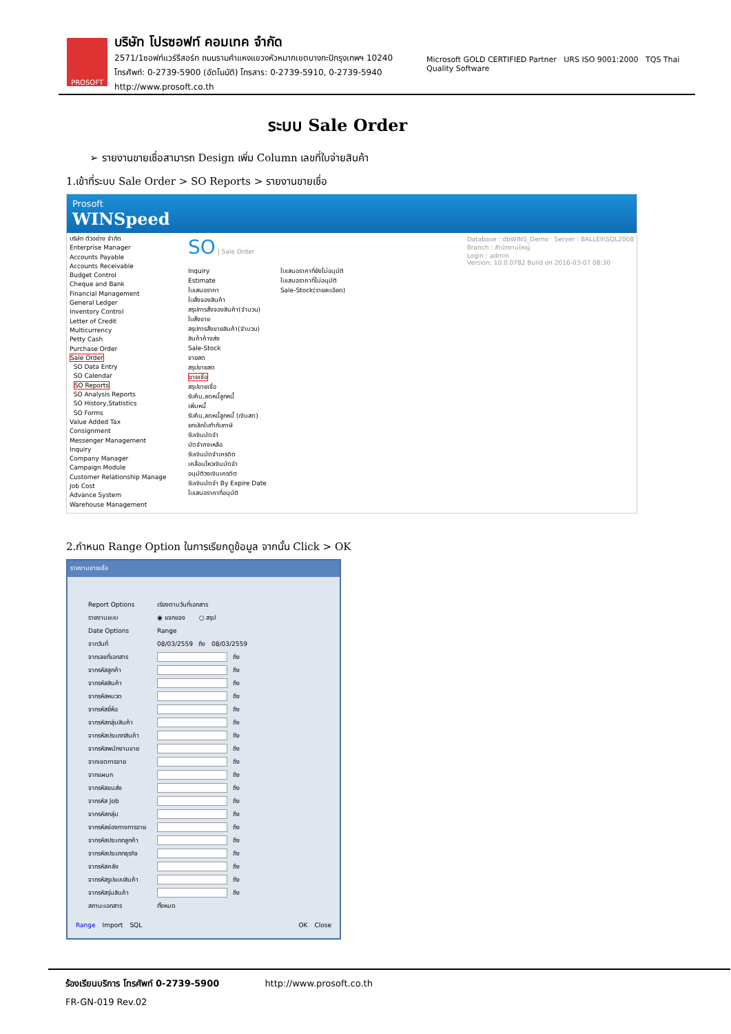PROSOFT
บริษัท โปรซอฟท์ คอมเทค จำกัด
2571/1ซอฟท์แวร์รีสอร์ท ถนนรามคำแหงแขวงหัวหมากเขตบางกะปิกรุงเทพฯ 10240
โทรศัพท์: 0-2739-5900 (อัตโนมัติ) โทรสาร: 0-2739-5910, 0-2739-5940 http://www.prosoft.co.th
Microsoft GOLD CERTIFIED Partner URS ISO 9001:2000 TQS Thai Quality Software
ระบบ Sale Order
➢ รายงานขายเชื่อสามารถ Design เพิ่ม Column เลขที่ใบจ่ายสินค้า
1.เข้าที่ระบบ Sale Order > SO Reports > รายงานขายเชื่อ
Prosoft
WINSpeed
บริษัท ตัวอย่าง จำกัด
Enterprise Manager
Accounts Payable
Accounts Receivable
Budget Control
Cheque and Bank
Financial Management
General Ledger
Inventory Control
Letter of Credit
Multicurrency
Petty Cash
Purchase Order
Sale Order
SO Data Entry
SO Calendar
SO Reports
SO Analysis Reports
SO History,Statistics
SO Forms
Value Added Tax
Consignment
Messenger Management
Inquiry
Company Manager
Campaign Module
Customer Relationship Manage
Job Cost
Advance System
Warehouse Management
SO | Sale Order Database : dbWINS_Demo Server : BALLEII\SQL2008
Branch : สำนักงานใหญ่
Login : admin
Version: 10.0.0782 Build on 2016-03-07 08:30
Inquiry
Estimate
ใบเสนอราคา
ใบสั่งจองสินค้า
สรุปการสั่งจองสินค้า(จำนวน)
ใบสั่งขาย
สรุปการสั่งขายสินค้า(จำนวน)
สินค้าค้างส่ง
Sale-Stock
ขายสด
สรุปขายสด
ขายเชื่อ
สรุปขายเชื่อ
รับคืน,ลดหนี้ลูกหนี้
เพิ่มหนี้
รับคืน,ลดหนี้ลูกหนี้ (เงินสด)
ยกเลิกใบกำกับภาษี
รับเงินมัดจำ
มัดจำคงเหลือ
รับเงินมัดจำเครดิต
เคลื่อนไหวเงินมัดจำ
อนุมัติวงเงินเครดิต
รับเงินมัดจำ By Expire Date
ใบเสนอราคาที่อนุมัติ
ใบเสนอราคาที่ยังไม่อนุมัติ
ใบเสนอราคาที่ไม่อนุมัติ
Sale-Stock(รายละเอียด)
2.กำหนด Range Option ในการเรียกดูข้อมูล จากนั้น Click > OK
รายงานขายเชื่อ
Report Options เรียงตามวันที่เอกสาร
รายงานแบบ ◉ แจกแจง ○ สรุป
Date Options Range
จากวันที่ 08/03/2559 ถึง 08/03/2559
จากเลขที่เอกสาร
ถึง
จากรหัสลูกค้า
ถึง
จากรหัสสินค้า
ถึง
จากรหัสหมวด
ถึง
จากรหัสยี่ห้อ
ถึง
จากรหัสกลุ่มสินค้า
ถึง
จากรหัสประเภทสินค้า
ถึง
จากรหัสพนักงานขาย
ถึง
จากเขตการขาย
ถึง
จากแผนก
ถึง
จากรหัสขนส่ง
ถึง
จากรหัส Job
ถึง
จากรหัสกลุ่ม
ถึง
จากรหัสช่องทางการขาย
ถึง
จากรหัสประเภทลูกค้า
ถึง
จากรหัสประเภทธุรกิจ
ถึง
จากรหัสคลัง
ถึง
จากรหัสรูปแบบสินค้า
ถึง
จากรหัสรุ่นสินค้า
ถึง
สถานะเอกสาร ทั้งหมด
Range Import SQL OK Close
ร้องเรียนบริการ โทรศัพท์ 0-2739-5900 http://www.prosoft.co.th
FR-GN-019 Rev.02